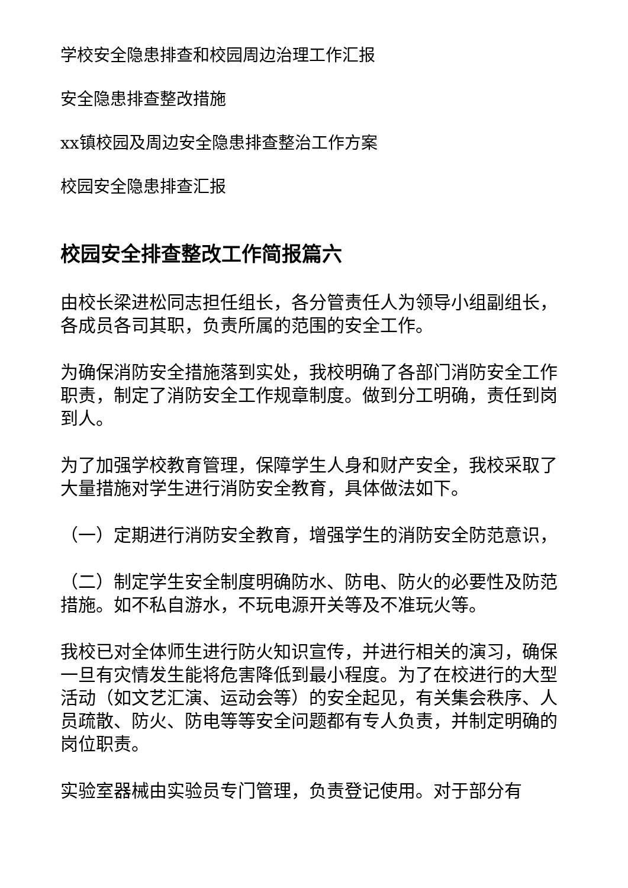学校安全隐患排查和校园周边治理工作汇报
安全隐患排查整改措施
xx镇校园及周边安全隐患排查整治工作方案
校园安全隐患排查汇报
校园安全排查整改工作简报篇六
由校长梁进松同志担任组长，各分管责任人为领导小组副组长，各成员各司其职，负责所属的范围的安全工作。
为确保消防安全措施落到实处，我校明确了各部门消防安全工作职责，制定了消防安全工作规章制度。做到分工明确，责任到岗到人。
为了加强学校教育管理，保障学生人身和财产安全，我校采取了大量措施对学生进行消防安全教育，具体做法如下。
（一）定期进行消防安全教育，增强学生的消防安全防范意识，
（二）制定学生安全制度明确防水、防电、防火的必要性及防范措施。如不私自游水，不玩电源开关等及不准玩火等。
我校已对全体师生进行防火知识宣传，并进行相关的演习，确保一旦有灾情发生能将危害降低到最小程度。为了在校进行的大型活动（如文艺汇演、运动会等）的安全起见，有关集会秩序、人员疏散、防火、防电等等安全问题都有专人负责，并制定明确的岗位职责。
实验室器械由实验员专门管理，负责登记使用。对于部分有